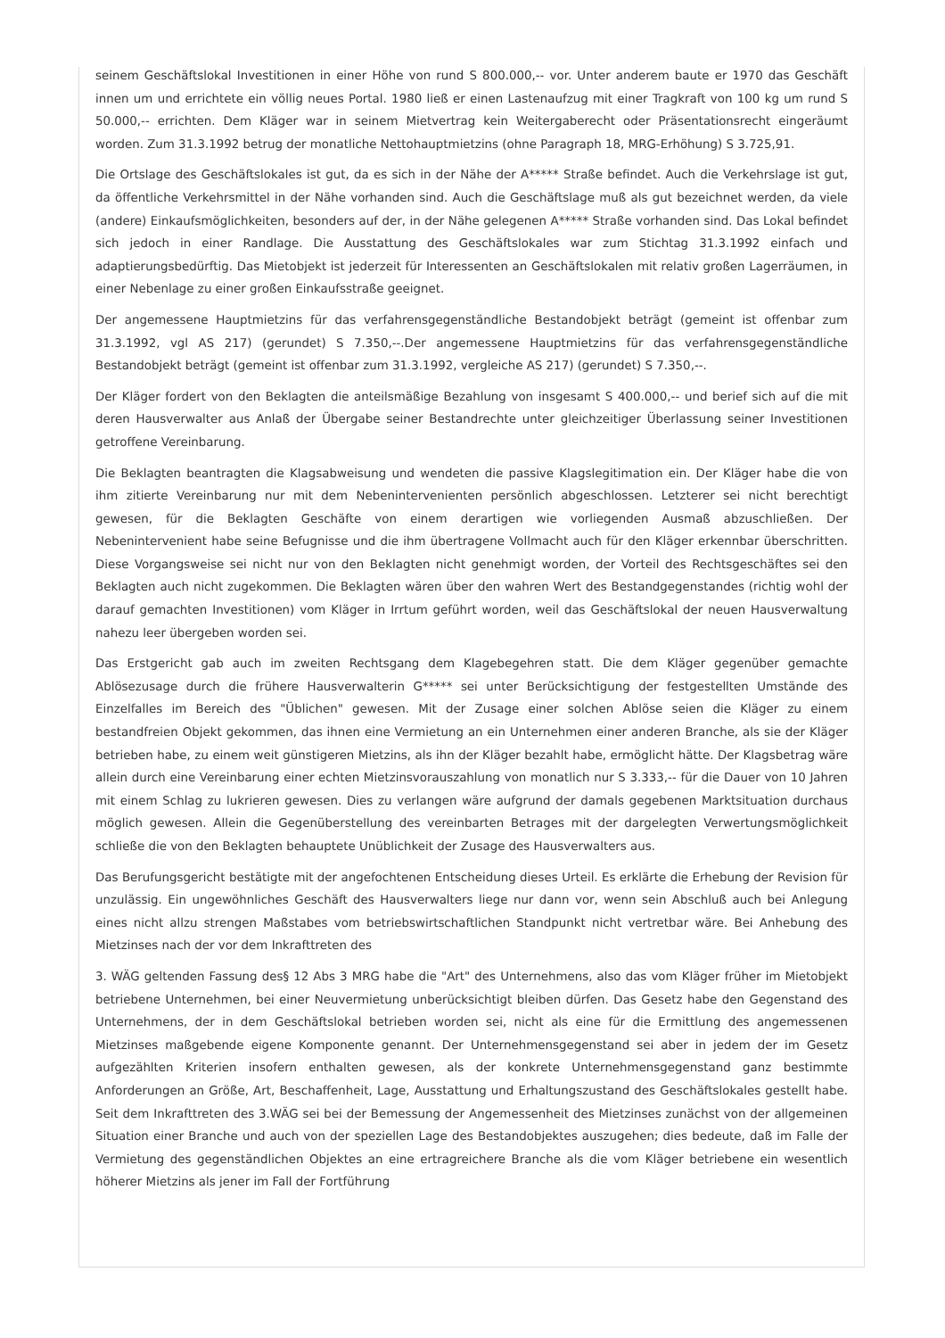seinem Geschäftslokal Investitionen in einer Höhe von rund S 800.000,-- vor. Unter anderem baute er 1970 das Geschäft innen um und errichtete ein völlig neues Portal. 1980 ließ er einen Lastenaufzug mit einer Tragkraft von 100 kg um rund S 50.000,-- errichten. Dem Kläger war in seinem Mietvertrag kein Weitergaberecht oder Präsentationsrecht eingeräumt worden. Zum 31.3.1992 betrug der monatliche Nettohauptmietzins (ohne Paragraph 18, MRG-Erhöhung) S 3.725,91.
Die Ortslage des Geschäftslokales ist gut, da es sich in der Nähe der A***** Straße befindet. Auch die Verkehrslage ist gut, da öffentliche Verkehrsmittel in der Nähe vorhanden sind. Auch die Geschäftslage muß als gut bezeichnet werden, da viele (andere) Einkaufsmöglichkeiten, besonders auf der, in der Nähe gelegenen A***** Straße vorhanden sind. Das Lokal befindet sich jedoch in einer Randlage. Die Ausstattung des Geschäftslokales war zum Stichtag 31.3.1992 einfach und adaptierungsbedürftig. Das Mietobjekt ist jederzeit für Interessenten an Geschäftslokalen mit relativ großen Lagerräumen, in einer Nebenlage zu einer großen Einkaufsstraße geeignet.
Der angemessene Hauptmietzins für das verfahrensgegenständliche Bestandobjekt beträgt (gemeint ist offenbar zum 31.3.1992, vgl AS 217) (gerundet) S 7.350,--.Der angemessene Hauptmietzins für das verfahrensgegenständliche Bestandobjekt beträgt (gemeint ist offenbar zum 31.3.1992, vergleiche AS 217) (gerundet) S 7.350,--.
Der Kläger fordert von den Beklagten die anteilsmäßige Bezahlung von insgesamt S 400.000,-- und berief sich auf die mit deren Hausverwalter aus Anlaß der Übergabe seiner Bestandrechte unter gleichzeitiger Überlassung seiner Investitionen getroffene Vereinbarung.
Die Beklagten beantragten die Klagsabweisung und wendeten die passive Klagslegitimation ein. Der Kläger habe die von ihm zitierte Vereinbarung nur mit dem Nebenintervenienten persönlich abgeschlossen. Letzterer sei nicht berechtigt gewesen, für die Beklagten Geschäfte von einem derartigen wie vorliegenden Ausmaß abzuschließen. Der Nebenintervenient habe seine Befugnisse und die ihm übertragene Vollmacht auch für den Kläger erkennbar überschritten. Diese Vorgangsweise sei nicht nur von den Beklagten nicht genehmigt worden, der Vorteil des Rechtsgeschäftes sei den Beklagten auch nicht zugekommen. Die Beklagten wären über den wahren Wert des Bestandgegenstandes (richtig wohl der darauf gemachten Investitionen) vom Kläger in Irrtum geführt worden, weil das Geschäftslokal der neuen Hausverwaltung nahezu leer übergeben worden sei.
Das Erstgericht gab auch im zweiten Rechtsgang dem Klagebegehren statt. Die dem Kläger gegenüber gemachte Ablösezusage durch die frühere Hausverwalterin G***** sei unter Berücksichtigung der festgestellten Umstände des Einzelfalles im Bereich des "Üblichen" gewesen. Mit der Zusage einer solchen Ablöse seien die Kläger zu einem bestandfreien Objekt gekommen, das ihnen eine Vermietung an ein Unternehmen einer anderen Branche, als sie der Kläger betrieben habe, zu einem weit günstigeren Mietzins, als ihn der Kläger bezahlt habe, ermöglicht hätte. Der Klagsbetrag wäre allein durch eine Vereinbarung einer echten Mietzinsvorauszahlung von monatlich nur S 3.333,-- für die Dauer von 10 Jahren mit einem Schlag zu lukrieren gewesen. Dies zu verlangen wäre aufgrund der damals gegebenen Marktsituation durchaus möglich gewesen. Allein die Gegenüberstellung des vereinbarten Betrages mit der dargelegten Verwertungsmöglichkeit schließe die von den Beklagten behauptete Unüblichkeit der Zusage des Hausverwalters aus.
Das Berufungsgericht bestätigte mit der angefochtenen Entscheidung dieses Urteil. Es erklärte die Erhebung der Revision für unzulässig. Ein ungewöhnliches Geschäft des Hausverwalters liege nur dann vor, wenn sein Abschluß auch bei Anlegung eines nicht allzu strengen Maßstabes vom betriebswirtschaftlichen Standpunkt nicht vertretbar wäre. Bei Anhebung des Mietzinses nach der vor dem Inkrafttreten des
3. WÄG geltenden Fassung des§ 12 Abs 3 MRG habe die "Art" des Unternehmens, also das vom Kläger früher im Mietobjekt betriebene Unternehmen, bei einer Neuvermietung unberücksichtigt bleiben dürfen. Das Gesetz habe den Gegenstand des Unternehmens, der in dem Geschäftslokal betrieben worden sei, nicht als eine für die Ermittlung des angemessenen Mietzinses maßgebende eigene Komponente genannt. Der Unternehmensgegenstand sei aber in jedem der im Gesetz aufgezählten Kriterien insofern enthalten gewesen, als der konkrete Unternehmensgegenstand ganz bestimmte Anforderungen an Größe, Art, Beschaffenheit, Lage, Ausstattung und Erhaltungszustand des Geschäftslokales gestellt habe. Seit dem Inkrafttreten des 3.WÄG sei bei der Bemessung der Angemessenheit des Mietzinses zunächst von der allgemeinen Situation einer Branche und auch von der speziellen Lage des Bestandobjektes auszugehen; dies bedeute, daß im Falle der Vermietung des gegenständlichen Objektes an eine ertragreichere Branche als die vom Kläger betriebene ein wesentlich höherer Mietzins als jener im Fall der Fortführung